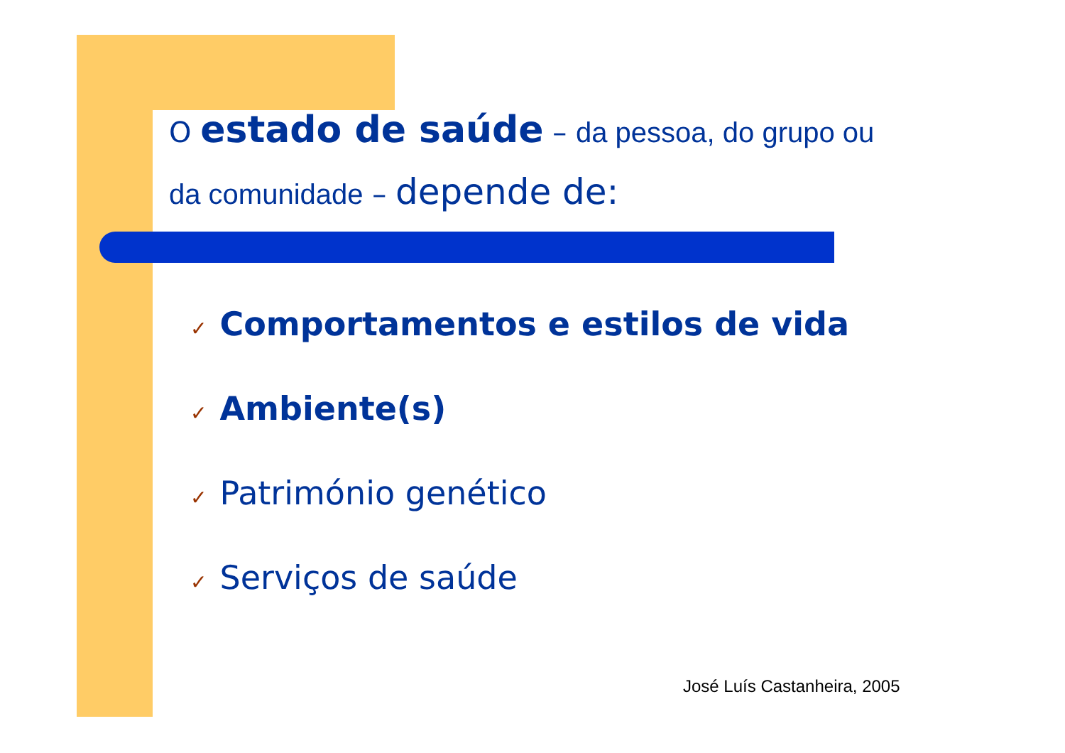O estado de saúde – da pessoa, do grupo ou
da comunidade – depende de:
✓ Comportamentos e estilos de vida
✓ Ambiente(s)
✓ Património genético
✓ Serviços de saúde
José Luís Castanheira, 2005